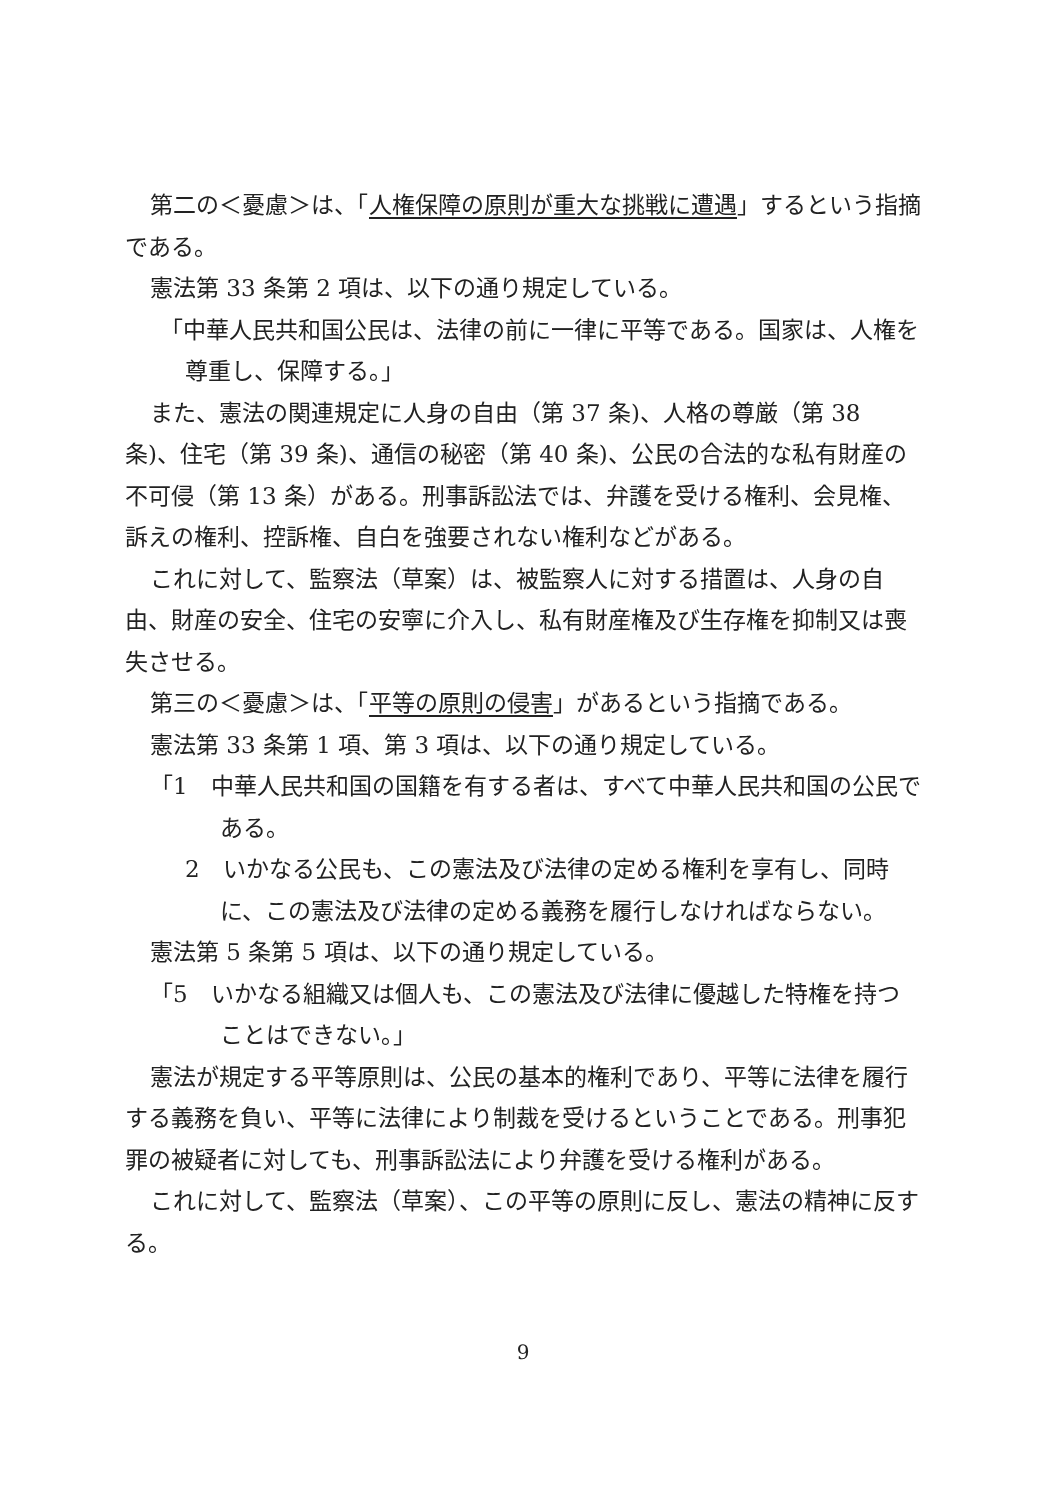第二の＜憂慮＞は、「人権保障の原則が重大な挑戦に遭遇」するという指摘である。
憲法第 33 条第 2 項は、以下の通り規定している。
「中華人民共和国公民は、法律の前に一律に平等である。国家は、人権を尊重し、保障する。」
また、憲法の関連規定に人身の自由（第 37 条)、人格の尊厳（第 38 条)、住宅（第 39 条)、通信の秘密（第 40 条)、公民の合法的な私有財産の不可侵（第 13 条）がある。刑事訴訟法では、弁護を受ける権利、会見権、訴えの権利、控訴権、自白を強要されない権利などがある。
これに対して、監察法（草案）は、被監察人に対する措置は、人身の自由、財産の安全、住宅の安寧に介入し、私有財産権及び生存権を抑制又は喪失させる。
第三の＜憂慮＞は、「平等の原則の侵害」があるという指摘である。
憲法第 33 条第 1 項、第 3 項は、以下の通り規定している。
「1　中華人民共和国の国籍を有する者は、すべて中華人民共和国の公民である。
2　いかなる公民も、この憲法及び法律の定める権利を享有し、同時に、この憲法及び法律の定める義務を履行しなければならない。
憲法第 5 条第 5 項は、以下の通り規定している。
「5　いかなる組織又は個人も、この憲法及び法律に優越した特権を持つことはできない。」
憲法が規定する平等原則は、公民の基本的権利であり、平等に法律を履行する義務を負い、平等に法律により制裁を受けるということである。刑事犯罪の被疑者に対しても、刑事訴訟法により弁護を受ける権利がある。
これに対して、監察法（草案）、この平等の原則に反し、憲法の精神に反する。
9